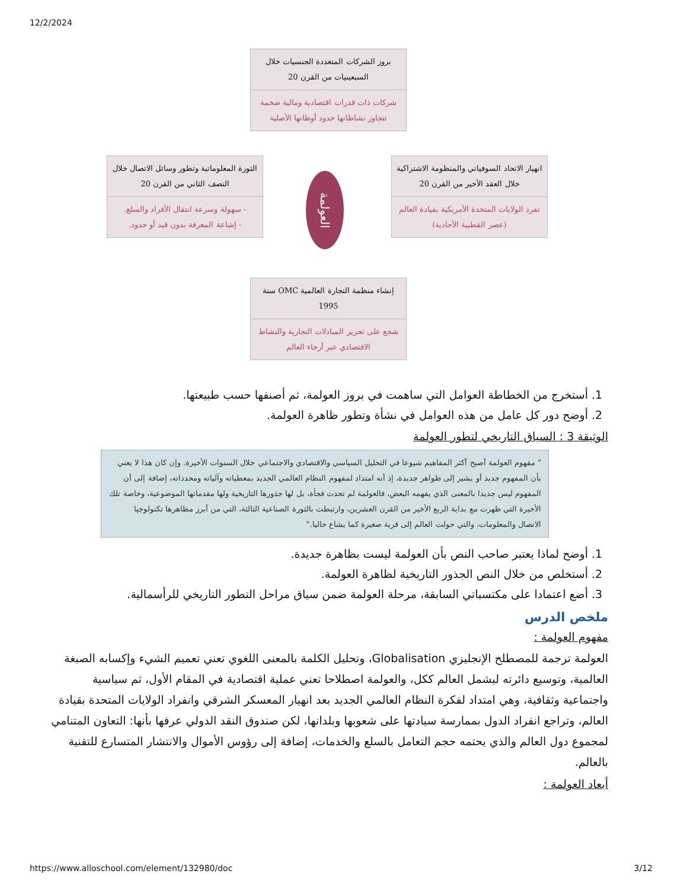12/2/2024
بروز الشركات المتعددة الجنسيات خلال السبعينيات من القرن 20
شركات ذات قدرات اقتصادية ومالية ضخمة تتجاوز نشاطاتها حدود أوطانها الأصلية
الثورة المعلوماتية وتطور وسائل الاتصال خلال النصف الثاني من القرن 20
- سهولة وسرعة انتقال الأفراد والسلع.
- إشاعة المعرفة بدون قيد أو حدود.
العولمة
انهيار الاتحاد السوفياتي والمنظومة الاشتراكية خلال العقد الأخير من القرن 20
تفرد الولايات المتحدة الأمريكية بقيادة العالم (عصر القطبية الأحادية)
إنشاء منظمة التجارة العالمية OMC سنة 1995
شجع على تحرير المبادلات التجارية والنشاط الاقتصادي عبر أرجاء العالم
1. أستخرج من الخطاطة العوامل التي ساهمت في بروز العولمة، ثم أصنفها حسب طبيعتها.
2. أوضح دور كل عامل من هذه العوامل في نشأة وتطور ظاهرة العولمة.
الوثيقة 3 : السياق التاريخي لتطور العولمة
" مفهوم العولمة أصبح أكثر المفاهيم شيوعا في التحليل السياسي والاقتصادي والاجتماعي خلال السنوات الأخيرة. وإن كان هذا لا يعني بأن المفهوم جديد أو يشير إلى ظواهر جديدة، إذ أنه امتداد لمفهوم النظام العالمي الجديد بمعطياته وآلياته ومحدداته، إضافة إلى أن المفهوم ليس جديدا بالمعنى الذي يفهمه البعض، فالعولمة لم تحدث فجأة، بل لها جذورها التاريخية ولها مقدماتها الموضوعية، وخاصة تلك الأخيرة التي ظهرت مع بداية الربع الأخير من القرن العشرين، وارتبطت بالثورة الصناعية الثالثة، التي من أبرز مظاهرها تكنولوجيا الاتصال والمعلومات، والتي حولت العالم إلى قرية صغيرة كما يشاع حاليا."
1. أوضح لماذا يعتبر صاحب النص بأن العولمة ليست بظاهرة جديدة.
2. أستخلص من خلال النص الجذور التاريخية لظاهرة العولمة.
3. أضع اعتمادا على مكتسباتي السابقة، مرحلة العولمة ضمن سياق مراحل التطور التاريخي للرأسمالية.
ملخص الدرس
مفهوم العولمة :
العولمة ترجمة للمصطلح الإنجليزي Globalisation، وتحليل الكلمة بالمعنى اللغوي تعني تعميم الشيء وإكسابه الصبغة العالمية، وتوسيع دائرته ليشمل العالم ككل، والعولمة اصطلاحا تعني عملية اقتصادية في المقام الأول، ثم سياسية واجتماعية وثقافية، وهي امتداد لفكرة النظام العالمي الجديد بعد انهيار المعسكر الشرقي وانفراد الولايات المتحدة بقيادة العالم، وتراجع انفراد الدول بممارسة سيادتها على شعوبها وبلدانها، لكن صندوق النقد الدولي عرفها بأنها: التعاون المتنامي لمجموع دول العالم والذي يحتمه حجم التعامل بالسلع والخدمات، إضافة إلى رؤوس الأموال والانتشار المتسارع للتقنية بالعالم.
أبعاد العولمة :
https://www.alloschool.com/element/132980/doc 3/12